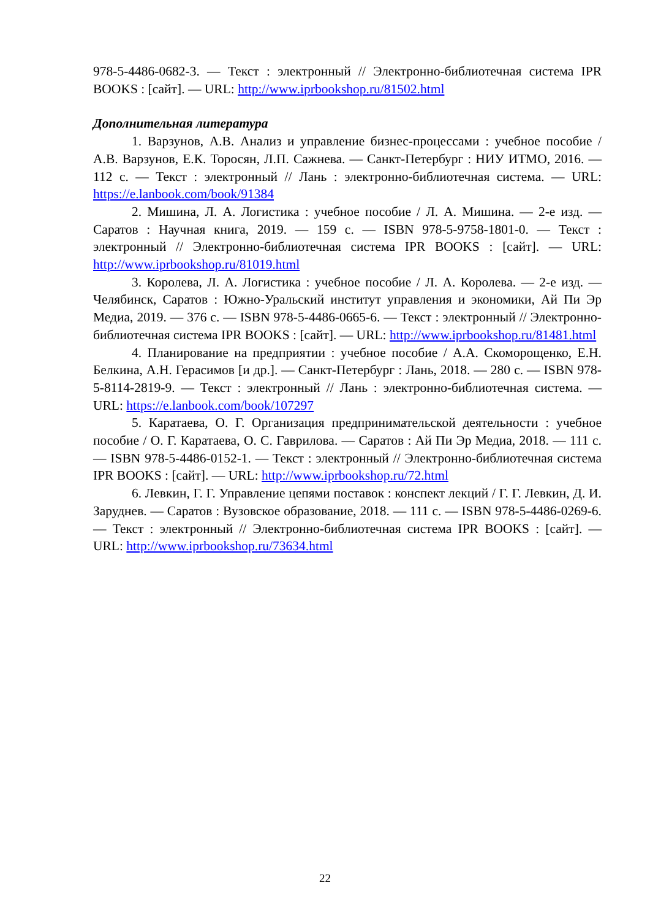978-5-4486-0682-3. — Текст : электронный // Электронно-библиотечная система IPR BOOKS : [сайт]. — URL: http://www.iprbookshop.ru/81502.html
Дополнительная литература
1. Варзунов, А.В. Анализ и управление бизнес-процессами : учебное пособие / А.В. Варзунов, Е.К. Торосян, Л.П. Сажнева. — Санкт-Петербург : НИУ ИТМО, 2016. — 112 с. — Текст : электронный // Лань : электронно-библиотечная система. — URL: https://e.lanbook.com/book/91384
2. Мишина, Л. А. Логистика : учебное пособие / Л. А. Мишина. — 2-е изд. — Саратов : Научная книга, 2019. — 159 c. — ISBN 978-5-9758-1801-0. — Текст : электронный // Электронно-библиотечная система IPR BOOKS : [сайт]. — URL: http://www.iprbookshop.ru/81019.html
3. Королева, Л. А. Логистика : учебное пособие / Л. А. Королева. — 2-е изд. — Челябинск, Саратов : Южно-Уральский институт управления и экономики, Ай Пи Эр Медиа, 2019. — 376 c. — ISBN 978-5-4486-0665-6. — Текст : электронный // Электронно-библиотечная система IPR BOOKS : [сайт]. — URL: http://www.iprbookshop.ru/81481.html
4. Планирование на предприятии : учебное пособие / А.А. Скоморощенко, Е.Н. Белкина, А.Н. Герасимов [и др.]. — Санкт-Петербург : Лань, 2018. — 280 с. — ISBN 978-5-8114-2819-9. — Текст : электронный // Лань : электронно-библиотечная система. — URL: https://e.lanbook.com/book/107297
5. Каратаева, О. Г. Организация предпринимательской деятельности : учебное пособие / О. Г. Каратаева, О. С. Гаврилова. — Саратов : Ай Пи Эр Медиа, 2018. — 111 c. — ISBN 978-5-4486-0152-1. — Текст : электронный // Электронно-библиотечная система IPR BOOKS : [сайт]. — URL: http://www.iprbookshop.ru/72.html
6. Левкин, Г. Г. Управление цепями поставок : конспект лекций / Г. Г. Левкин, Д. И. Заруднев. — Саратов : Вузовское образование, 2018. — 111 c. — ISBN 978-5-4486-0269-6. — Текст : электронный // Электронно-библиотечная система IPR BOOKS : [сайт]. — URL: http://www.iprbookshop.ru/73634.html
22